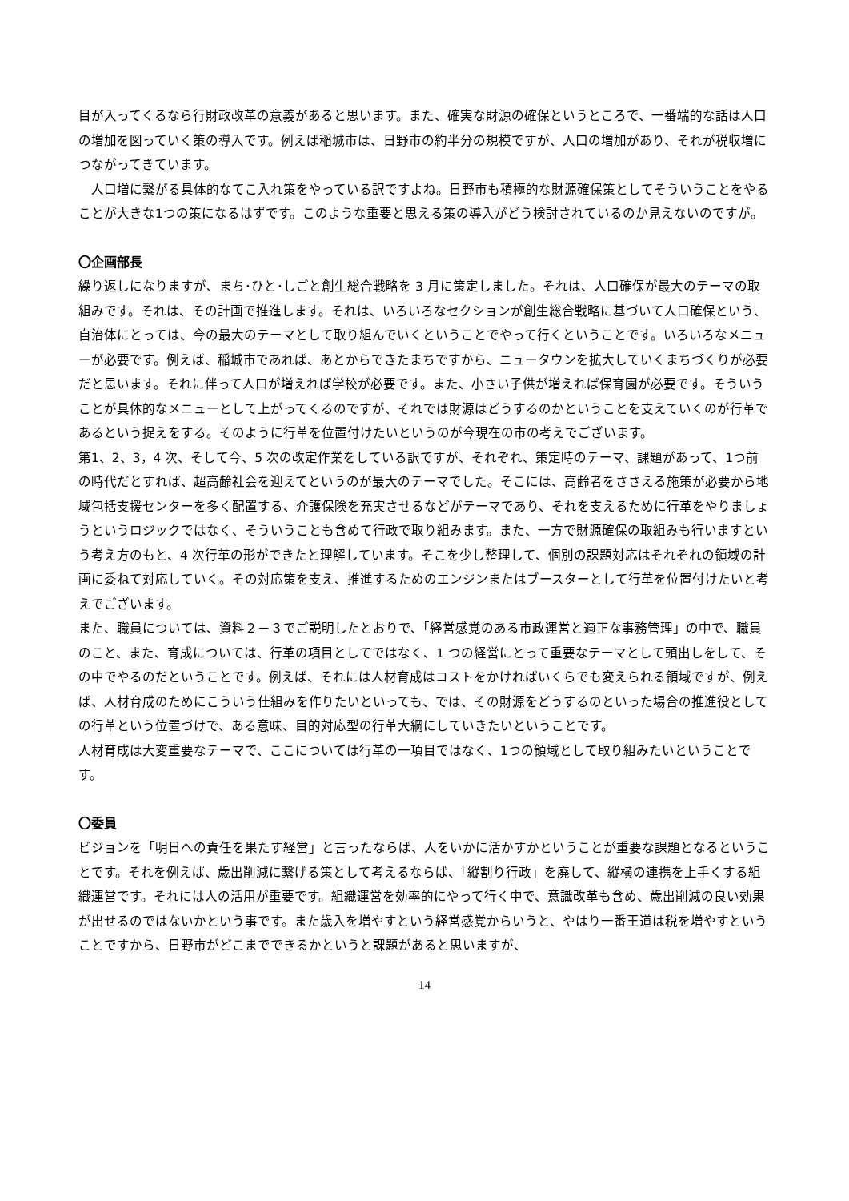目が入ってくるなら行財政改革の意義があると思います。また、確実な財源の確保というところで、一番端的な話は人口の増加を図っていく策の導入です。例えば稲城市は、日野市の約半分の規模ですが、人口の増加があり、それが税収増につながってきています。
　人口増に繋がる具体的なてこ入れ策をやっている訳ですよね。日野市も積極的な財源確保策としてそういうことをやることが大きな1つの策になるはずです。このような重要と思える策の導入がどう検討されているのか見えないのですが。
〇企画部長
繰り返しになりますが、まち･ひと･しごと創生総合戦略を 3 月に策定しました。それは、人口確保が最大のテーマの取組みです。それは、その計画で推進します。それは、いろいろなセクションが創生総合戦略に基づいて人口確保という、自治体にとっては、今の最大のテーマとして取り組んでいくということでやって行くということです。いろいろなメニューが必要です。例えば、稲城市であれば、あとからできたまちですから、ニュータウンを拡大していくまちづくりが必要だと思います。それに伴って人口が増えれば学校が必要です。また、小さい子供が増えれば保育園が必要です。そういうことが具体的なメニューとして上がってくるのですが、それでは財源はどうするのかということを支えていくのが行革であるという捉えをする。そのように行革を位置付けたいというのが今現在の市の考えでございます。
第1、2、3，4 次、そして今、5 次の改定作業をしている訳ですが、それぞれ、策定時のテーマ、課題があって、1つ前の時代だとすれば、超高齢社会を迎えてというのが最大のテーマでした。そこには、高齢者をささえる施策が必要から地域包括支援センターを多く配置する、介護保険を充実させるなどがテーマであり、それを支えるために行革をやりましょうというロジックではなく、そういうことも含めて行政で取り組みます。また、一方で財源確保の取組みも行いますという考え方のもと、4 次行革の形ができたと理解しています。そこを少し整理して、個別の課題対応はそれぞれの領域の計画に委ねて対応していく。その対応策を支え、推進するためのエンジンまたはブースターとして行革を位置付けたいと考えでございます。
また、職員については、資料２－３でご説明したとおりで、「経営感覚のある市政運営と適正な事務管理」の中で、職員のこと、また、育成については、行革の項目としてではなく、1 つの経営にとって重要なテーマとして頭出しをして、その中でやるのだということです。例えば、それには人材育成はコストをかければいくらでも変えられる領域ですが、例えば、人材育成のためにこういう仕組みを作りたいといっても、では、その財源をどうするのといった場合の推進役としての行革という位置づけで、ある意味、目的対応型の行革大綱にしていきたいということです。
人材育成は大変重要なテーマで、ここについては行革の一項目ではなく、1つの領域として取り組みたいということです。
〇委員
ビジョンを「明日への責任を果たす経営」と言ったならば、人をいかに活かすかということが重要な課題となるということです。それを例えば、歳出削減に繋げる策として考えるならば、「縦割り行政」を廃して、縦横の連携を上手くする組織運営です。それには人の活用が重要です。組織運営を効率的にやって行く中で、意識改革も含め、歳出削減の良い効果が出せるのではないかという事です。また歳入を増やすという経営感覚からいうと、やはり一番王道は税を増やすということですから、日野市がどこまでできるかというと課題があると思いますが、
14